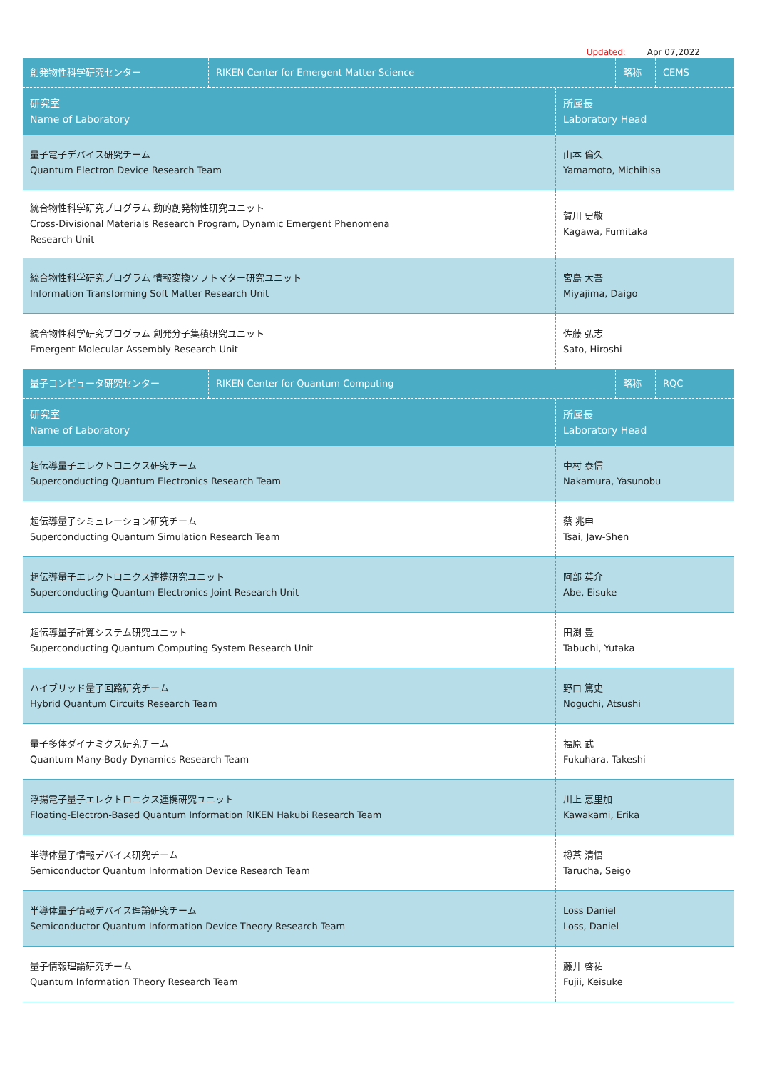Updated: Apr 07,2022
| 創発物性科学研究センター | RIKEN Center for Emergent Matter Science | 略称 | CEMS |
| 研究室 Name of Laboratory | 所属長 Laboratory Head |
| 量子電子デバイス研究チーム Quantum Electron Device Research Team | 山本 倫久 Yamamoto, Michihisa |
| 統合物性科学研究プログラム 動的創発物性研究ユニット Cross-Divisional Materials Research Program, Dynamic Emergent Phenomena Research Unit | 賀川 史敬 Kagawa, Fumitaka |
| 統合物性科学研究プログラム 情報変換ソフトマター研究ユニット Information Transforming Soft Matter Research Unit | 宮島 大吾 Miyajima, Daigo |
| 統合物性科学研究プログラム 創発分子集積研究ユニット Emergent Molecular Assembly Research Unit | 佐藤 弘志 Sato, Hiroshi |
| 量子コンピュータ研究センター | RIKEN Center for Quantum Computing | 略称 | RQC |
| 研究室 Name of Laboratory | 所属長 Laboratory Head |
| 超伝導量子エレクトロニクス研究チーム Superconducting Quantum Electronics Research Team | 中村 泰信 Nakamura, Yasunobu |
| 超伝導量子シミュレーション研究チーム Superconducting Quantum Simulation Research Team | 蔡 兆申 Tsai, Jaw-Shen |
| 超伝導量子エレクトロニクス連携研究ユニット Superconducting Quantum Electronics Joint Research Unit | 阿部 英介 Abe, Eisuke |
| 超伝導量子計算システム研究ユニット Superconducting Quantum Computing System Research Unit | 田渕 豊 Tabuchi, Yutaka |
| ハイブリッド量子回路研究チーム Hybrid Quantum Circuits Research Team | 野口 篤史 Noguchi, Atsushi |
| 量子多体ダイナミクス研究チーム Quantum Many-Body Dynamics Research Team | 福原 武 Fukuhara, Takeshi |
| 浮揚電子量子エレクトロニクス連携研究ユニット Floating-Electron-Based Quantum Information RIKEN Hakubi Research Team | 川上 恵里加 Kawakami, Erika |
| 半導体量子情報デバイス研究チーム Semiconductor Quantum Information Device Research Team | 樽茶 清悟 Tarucha, Seigo |
| 半導体量子情報デバイス理論研究チーム Semiconductor Quantum Information Device Theory Research Team | Loss Daniel Loss, Daniel |
| 量子情報理論研究チーム Quantum Information Theory Research Team | 藤井 啓祐 Fujii, Keisuke |